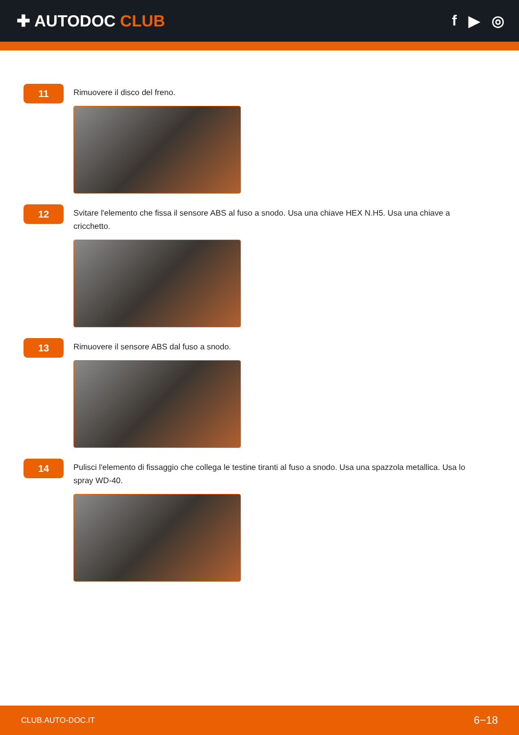✚ AUTODOC CLUB f ▶ ◎
11
Rimuovere il disco del freno.
12
Svitare l'elemento che fissa il sensore ABS al fuso a snodo. Usa una chiave HEX N.H5. Usa una chiave a cricchetto.
13
Rimuovere il sensore ABS dal fuso a snodo.
14
Pulisci l'elemento di fissaggio che collega le testine tiranti al fuso a snodo. Usa una spazzola metallica. Usa lo spray WD-40.
CLUB.AUTO-DOC.IT 6−18